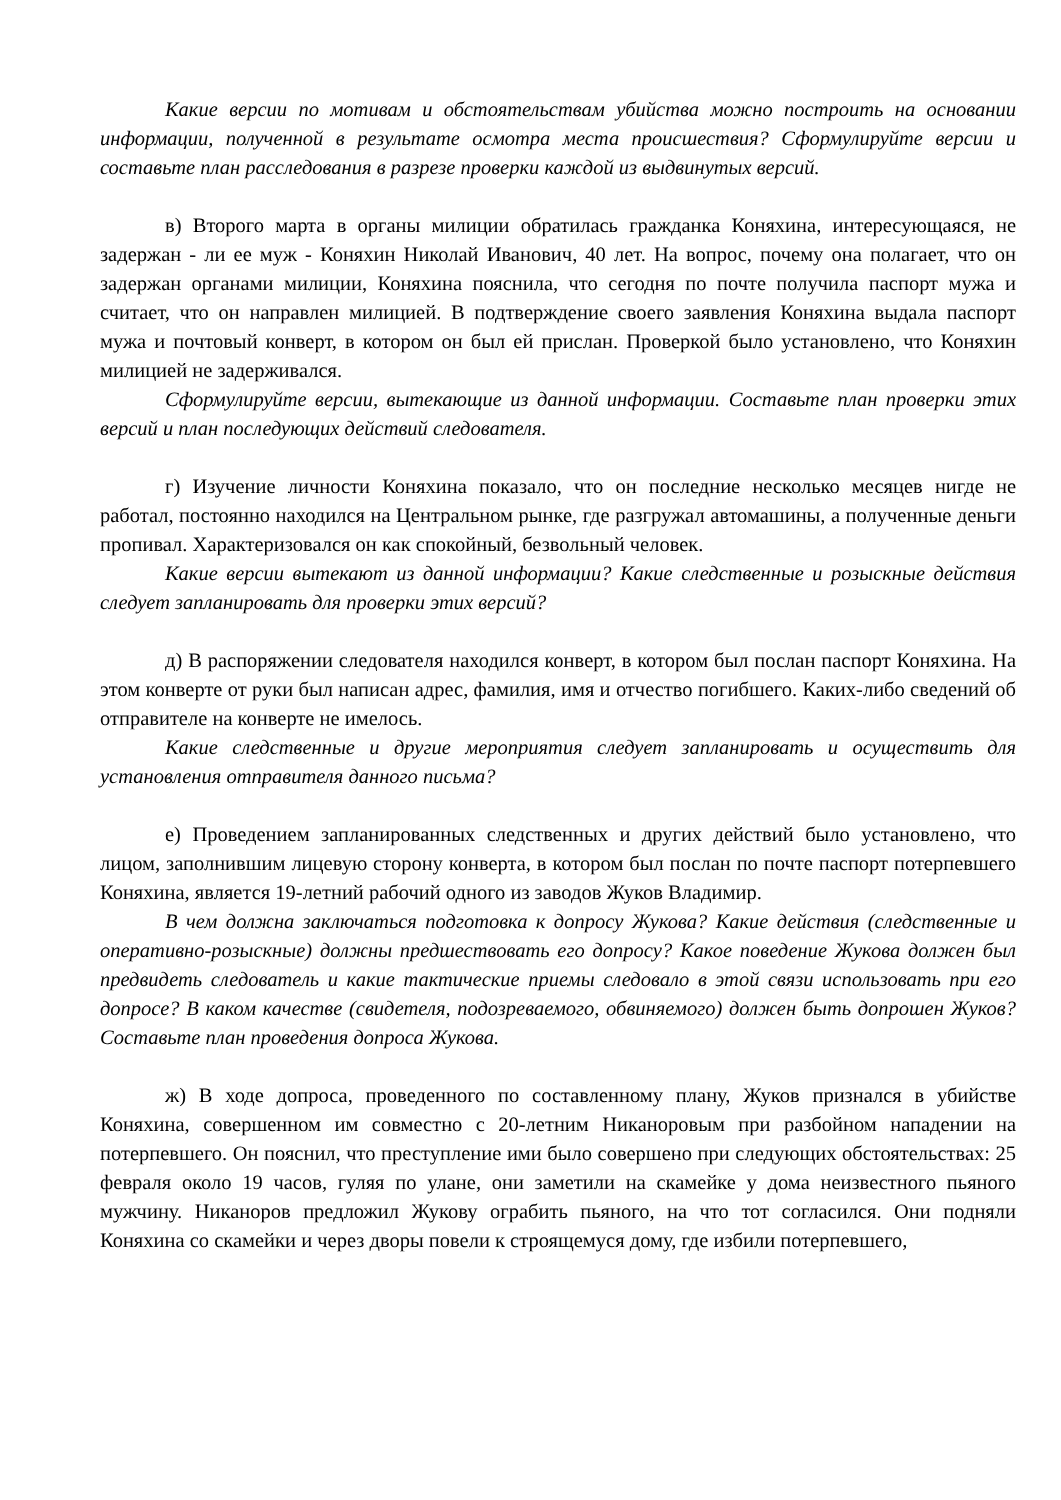Какие версии по мотивам и обстоятельствам убийства можно построить на основании информации, полученной в результате осмотра места происшествия? Сформулируйте версии и составьте план расследования в разрезе проверки каждой из выдвинутых версий.
в) Второго марта в органы милиции обратилась гражданка Коняхина, интересующаяся, не задержан - ли ее муж - Коняхин Николай Иванович, 40 лет. На вопрос, почему она полагает, что он задержан органами милиции, Коняхина пояснила, что сегодня по почте получила паспорт мужа и считает, что он направлен милицией. В подтверждение своего заявления Коняхина выдала паспорт мужа и почтовый конверт, в котором он был ей прислан. Проверкой было установлено, что Коняхин милицией не задерживался.
Сформулируйте версии, вытекающие из данной информации. Составьте план проверки этих версий и план последующих действий следователя.
г) Изучение личности Коняхина показало, что он последние несколько месяцев нигде не работал, постоянно находился на Центральном рынке, где разгружал автомашины, а полученные деньги пропивал. Характеризовался он как спокойный, безвольный человек.
Какие версии вытекают из данной информации? Какие следственные и розыскные действия следует запланировать для проверки этих версий?
д) В распоряжении следователя находился конверт, в котором был послан паспорт Коняхина. На этом конверте от руки был написан адрес, фамилия, имя и отчество погибшего. Каких-либо сведений об отправителе на конверте не имелось.
Какие следственные и другие мероприятия следует запланировать и осуществить для установления отправителя данного письма?
е) Проведением запланированных следственных и других действий было установлено, что лицом, заполнившим лицевую сторону конверта, в котором был послан по почте паспорт потерпевшего Коняхина, является 19-летний рабочий одного из заводов Жуков Владимир.
В чем должна заключаться подготовка к допросу Жукова? Какие действия (следственные и оперативно-розыскные) должны предшествовать его допросу? Какое поведение Жукова должен был предвидеть следователь и какие тактические приемы следовало в этой связи использовать при его допросе? В каком качестве (свидетеля, подозреваемого, обвиняемого) должен быть допрошен Жуков? Составьте план проведения допроса Жукова.
ж) В ходе допроса, проведенного по составленному плану, Жуков признался в убийстве Коняхина, совершенном им совместно с 20-летним Никаноровым при разбойном нападении на потерпевшего. Он пояснил, что преступление ими было совершено при следующих обстоятельствах: 25 февраля около 19 часов, гуляя по улане, они заметили на скамейке у дома неизвестного пьяного мужчину. Никаноров предложил Жукову ограбить пьяного, на что тот согласился. Они подняли Коняхина со скамейки и через дворы повели к строящемуся дому, где избили потерпевшего,